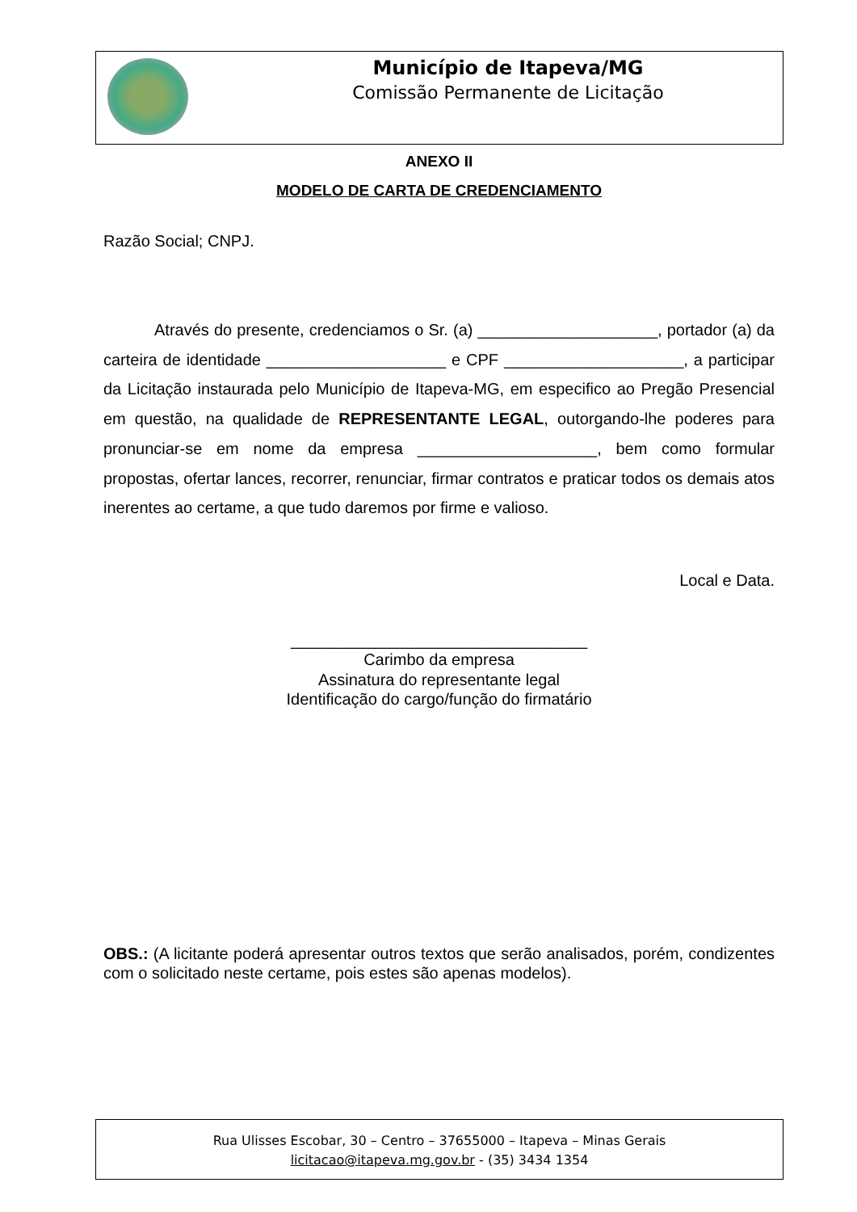Município de Itapeva/MG
Comissão Permanente de Licitação
ANEXO II
MODELO DE CARTA DE CREDENCIAMENTO
Razão Social; CNPJ.
Através do presente, credenciamos o Sr. (a) ____________________, portador (a) da carteira de identidade ____________________ e CPF ____________________, a participar da Licitação instaurada pelo Município de Itapeva-MG, em especifico ao Pregão Presencial em questão, na qualidade de REPRESENTANTE LEGAL, outorgando-lhe poderes para pronunciar-se em nome da empresa ____________________, bem como formular propostas, ofertar lances, recorrer, renunciar, firmar contratos e praticar todos os demais atos inerentes ao certame, a que tudo daremos por firme e valioso.
Local e Data.
_________________________________
Carimbo da empresa
Assinatura do representante legal
Identificação do cargo/função do firmatário
OBS.: (A licitante poderá apresentar outros textos que serão analisados, porém, condizentes com o solicitado neste certame, pois estes são apenas modelos).
Rua Ulisses Escobar, 30 – Centro – 37655000 – Itapeva – Minas Gerais
licitacao@itapeva.mg.gov.br - (35) 3434 1354